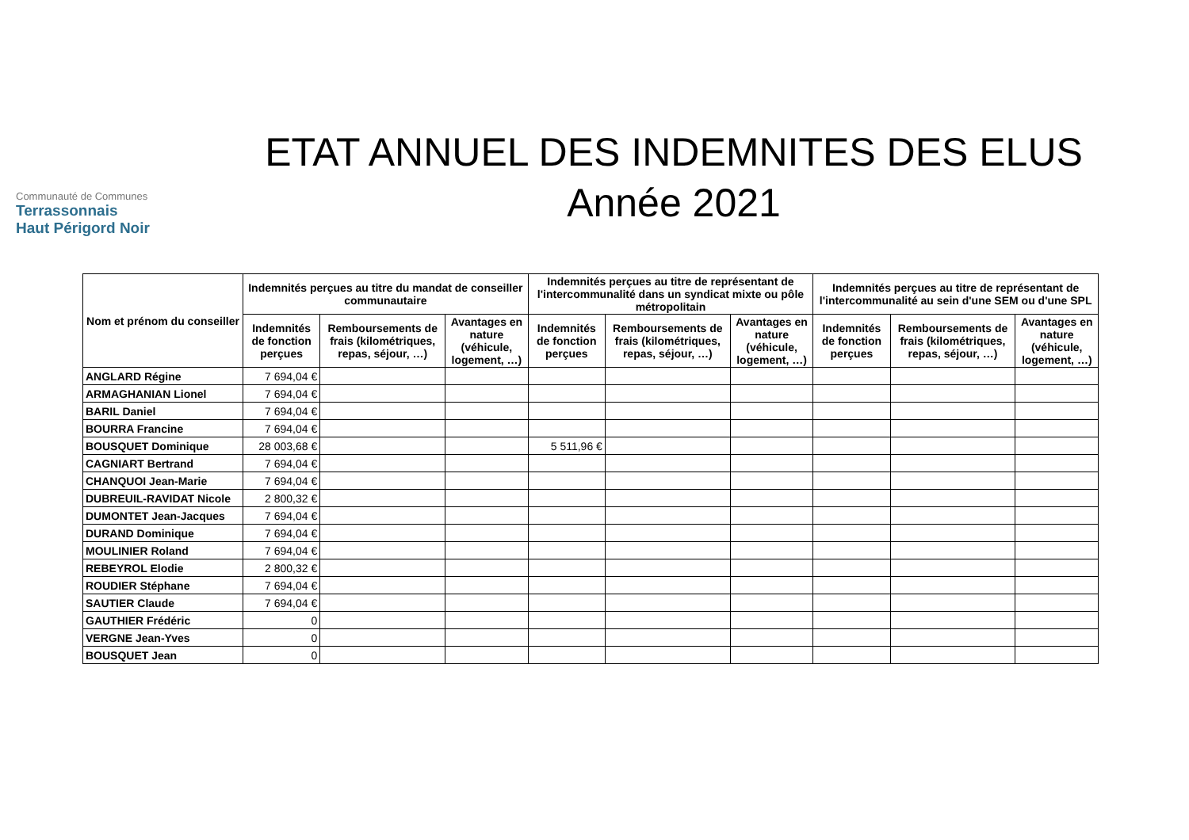Communauté de Communes
Terrassonnais
Haut Périgord Noir
ETAT ANNUEL DES INDEMNITES DES ELUS
Année 2021
| Nom et prénom du conseiller | Indemnités perçues au titre du mandat de conseiller communautaire | | | Indemnités perçues au titre de représentant de l'intercommunalité dans un syndicat mixte ou pôle métropolitain | | | Indemnités perçues au titre de représentant de l'intercommunalité au sein d'une SEM ou d'une SPL | | |
| --- | --- | --- | --- | --- | --- | --- | --- | --- | --- |
| | Indemnités de fonction perçues | Remboursements de frais (kilométriques, repas, séjour, …) | Avantages en nature (véhicule, logement, …) | Indemnités de fonction perçues | Remboursements de frais (kilométriques, repas, séjour, …) | Avantages en nature (véhicule, logement, …) | Indemnités de fonction perçues | Remboursements de frais (kilométriques, repas, séjour, …) | Avantages en nature (véhicule, logement, …) |
| ANGLARD Régine | 7 694,04 € | | | | | | | | |
| ARMAGHANIAN Lionel | 7 694,04 € | | | | | | | | |
| BARIL Daniel | 7 694,04 € | | | | | | | | |
| BOURRA Francine | 7 694,04 € | | | | | | | | |
| BOUSQUET Dominique | 28 003,68 € | | | 5 511,96 € | | | | | |
| CAGNIART Bertrand | 7 694,04 € | | | | | | | | |
| CHANQUOI Jean-Marie | 7 694,04 € | | | | | | | | |
| DUBREUIL-RAVIDAT Nicole | 2 800,32 € | | | | | | | | |
| DUMONTET Jean-Jacques | 7 694,04 € | | | | | | | | |
| DURAND Dominique | 7 694,04 € | | | | | | | | |
| MOULINIER Roland | 7 694,04 € | | | | | | | | |
| REBEYROL Elodie | 2 800,32 € | | | | | | | | |
| ROUDIER Stéphane | 7 694,04 € | | | | | | | | |
| SAUTIER Claude | 7 694,04 € | | | | | | | | |
| GAUTHIER Frédéric | 0 | | | | | | | | |
| VERGNE Jean-Yves | 0 | | | | | | | | |
| BOUSQUET Jean | 0 | | | | | | | | |